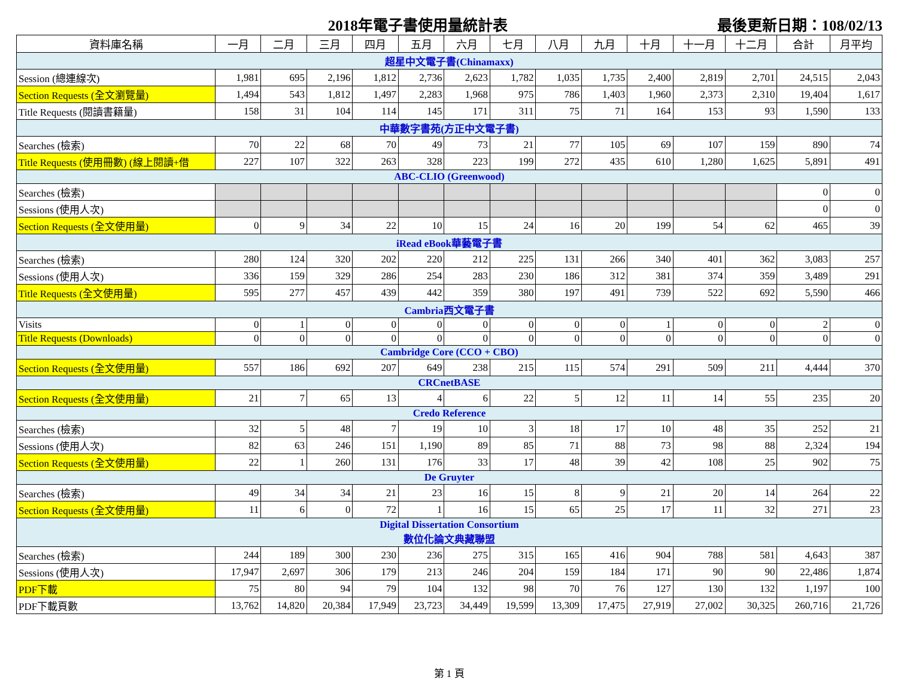2018年電子書使用量統計表 最後更新日期：108/02/13
| 資料庫名稱 | 一月 | 二月 | 三月 | 四月 | 五月 | 六月 | 七月 | 八月 | 九月 | 十月 | 十一月 | 十二月 | 合計 | 月平均 |
| --- | --- | --- | --- | --- | --- | --- | --- | --- | --- | --- | --- | --- | --- | --- |
| 超星中文電子書(Chinamaxx) | | | | | | | | | | | | | | |
| Session (總連線次) | 1,981 | 695 | 2,196 | 1,812 | 2,736 | 2,623 | 1,782 | 1,035 | 1,735 | 2,400 | 2,819 | 2,701 | 24,515 | 2,043 |
| Section Requests (全文瀏覽量) | 1,494 | 543 | 1,812 | 1,497 | 2,283 | 1,968 | 975 | 786 | 1,403 | 1,960 | 2,373 | 2,310 | 19,404 | 1,617 |
| Title Requests (閱讀書籍量) | 158 | 31 | 104 | 114 | 145 | 171 | 311 | 75 | 71 | 164 | 153 | 93 | 1,590 | 133 |
| 中華數字書苑(方正中文電子書) | | | | | | | | | | | | | | |
| Searches (檢索) | 70 | 22 | 68 | 70 | 49 | 73 | 21 | 77 | 105 | 69 | 107 | 159 | 890 | 74 |
| Title Requests (使用冊數) (線上閱讀+借 | 227 | 107 | 322 | 263 | 328 | 223 | 199 | 272 | 435 | 610 | 1,280 | 1,625 | 5,891 | 491 |
| ABC-CLIO (Greenwood) | | | | | | | | | | | | | | |
| Searches (檢索) | | | | | | | | | | | | | 0 | 0 |
| Sessions (使用人次) | | | | | | | | | | | | | 0 | 0 |
| Section Requests (全文使用量) | 0 | 9 | 34 | 22 | 10 | 15 | 24 | 16 | 20 | 199 | 54 | 62 | 465 | 39 |
| iRead eBook華藝電子書 | | | | | | | | | | | | | | |
| Searches (檢索) | 280 | 124 | 320 | 202 | 220 | 212 | 225 | 131 | 266 | 340 | 401 | 362 | 3,083 | 257 |
| Sessions (使用人次) | 336 | 159 | 329 | 286 | 254 | 283 | 230 | 186 | 312 | 381 | 374 | 359 | 3,489 | 291 |
| Title Requests (全文使用量) | 595 | 277 | 457 | 439 | 442 | 359 | 380 | 197 | 491 | 739 | 522 | 692 | 5,590 | 466 |
| Cambria西文電子書 | | | | | | | | | | | | | | |
| Visits | 0 | 1 | 0 | 0 | 0 | 0 | 0 | 0 | 0 | 1 | 0 | 0 | 2 | 0 |
| Title Requests (Downloads) | 0 | 0 | 0 | 0 | 0 | 0 | 0 | 0 | 0 | 0 | 0 | 0 | 0 | 0 |
| Cambridge Core (CCO + CBO) | | | | | | | | | | | | | | |
| Section Requests (全文使用量) | 557 | 186 | 692 | 207 | 649 | 238 | 215 | 115 | 574 | 291 | 509 | 211 | 4,444 | 370 |
| CRCnetBASE | | | | | | | | | | | | | | |
| Section Requests (全文使用量) | 21 | 7 | 65 | 13 | 4 | 6 | 22 | 5 | 12 | 11 | 14 | 55 | 235 | 20 |
| Credo Reference | | | | | | | | | | | | | | |
| Searches (檢索) | 32 | 5 | 48 | 7 | 19 | 10 | 3 | 18 | 17 | 10 | 48 | 35 | 252 | 21 |
| Sessions (使用人次) | 82 | 63 | 246 | 151 | 1,190 | 89 | 85 | 71 | 88 | 73 | 98 | 88 | 2,324 | 194 |
| Section Requests (全文使用量) | 22 | 1 | 260 | 131 | 176 | 33 | 17 | 48 | 39 | 42 | 108 | 25 | 902 | 75 |
| De Gruyter | | | | | | | | | | | | | | |
| Searches (檢索) | 49 | 34 | 34 | 21 | 23 | 16 | 15 | 8 | 9 | 21 | 20 | 14 | 264 | 22 |
| Section Requests (全文使用量) | 11 | 6 | 0 | 72 | 1 | 16 | 15 | 65 | 25 | 17 | 11 | 32 | 271 | 23 |
| Digital Dissertation Consortium 數位化論文典藏聯盟 | | | | | | | | | | | | | | |
| Searches (檢索) | 244 | 189 | 300 | 230 | 236 | 275 | 315 | 165 | 416 | 904 | 788 | 581 | 4,643 | 387 |
| Sessions (使用人次) | 17,947 | 2,697 | 306 | 179 | 213 | 246 | 204 | 159 | 184 | 171 | 90 | 90 | 22,486 | 1,874 |
| PDF下載 | 75 | 80 | 94 | 79 | 104 | 132 | 98 | 70 | 76 | 127 | 130 | 132 | 1,197 | 100 |
| PDF下載頁數 | 13,762 | 14,820 | 20,384 | 17,949 | 23,723 | 34,449 | 19,599 | 13,309 | 17,475 | 27,919 | 27,002 | 30,325 | 260,716 | 21,726 |
第 1 頁